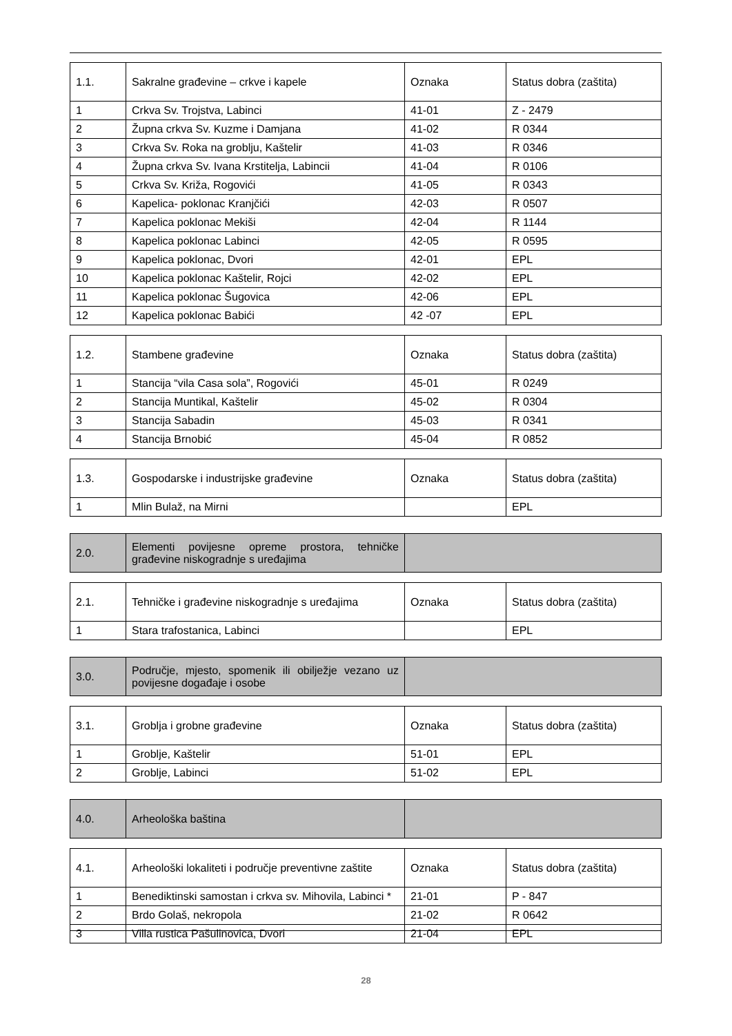| 1.1. | Sakralne građevine – crkve i kapele | Oznaka | Status dobra (zaštita) |
| --- | --- | --- | --- |
| 1 | Crkva Sv. Trojstva, Labinci | 41-01 | Z - 2479 |
| 2 | Župna crkva Sv. Kuzme i Damjana | 41-02 | R 0344 |
| 3 | Crkva Sv. Roka na groblju, Kaštelir | 41-03 | R 0346 |
| 4 | Župna crkva Sv. Ivana Krstitelja, Labincii | 41-04 | R 0106 |
| 5 | Crkva Sv. Križa, Rogovići | 41-05 | R 0343 |
| 6 | Kapelica- poklonac Kranjčići | 42-03 | R 0507 |
| 7 | Kapelica poklonac Mekiši | 42-04 | R 1144 |
| 8 | Kapelica poklonac Labinci | 42-05 | R 0595 |
| 9 | Kapelica poklonac, Dvori | 42-01 | EPL |
| 10 | Kapelica poklonac Kaštelir, Rojci | 42-02 | EPL |
| 11 | Kapelica poklonac Šugovica | 42-06 | EPL |
| 12 | Kapelica poklonac Babići | 42 -07 | EPL |
| 1.2. | Stambene građevine | Oznaka | Status dobra (zaštita) |
| --- | --- | --- | --- |
| 1 | Stancija “vila Casa sola”, Rogovići | 45-01 | R 0249 |
| 2 | Stancija Muntikal, Kaštelir | 45-02 | R 0304 |
| 3 | Stancija Sabadin | 45-03 | R 0341 |
| 4 | Stancija Brnobić | 45-04 | R 0852 |
| 1.3. | Gospodarske i industrijske građevine | Oznaka | Status dobra (zaštita) |
| --- | --- | --- | --- |
| 1 | Mlin Bulaž, na Mirni | | EPL |
| 2.0. | Elementi povijesne opreme prostora, tehničke građevine niskogradnje s uređajima | |
| --- | --- | --- |
| 2.1. | Tehničke i građevine niskogradnje s uređajima | Oznaka | Status dobra (zaštita) |
| --- | --- | --- | --- |
| 1 | Stara trafostanica, Labinci | | EPL |
| 3.0. | Područje, mjesto, spomenik ili obilježje vezano uz povijesne događaje i osobe | |
| --- | --- | --- |
| 3.1. | Groblja i grobne građevine | Oznaka | Status dobra (zaštita) |
| --- | --- | --- | --- |
| 1 | Groblje, Kaštelir | 51-01 | EPL |
| 2 | Groblje, Labinci | 51-02 | EPL |
| 4.0. | Arheološka baština | |
| --- | --- | --- |
| 4.1. | Arheološki lokaliteti i područje preventivne zaštite | Oznaka | Status dobra (zaštita) |
| --- | --- | --- | --- |
| 1 | Benediktinski samostan i crkva sv. Mihovila, Labinci * | 21-01 | P - 847 |
| 2 | Brdo Golaš, nekropola | 21-02 | R 0642 |
| 3 | Villa rustica Pašulinovica, Dvori | 21-04 | EPL |
28